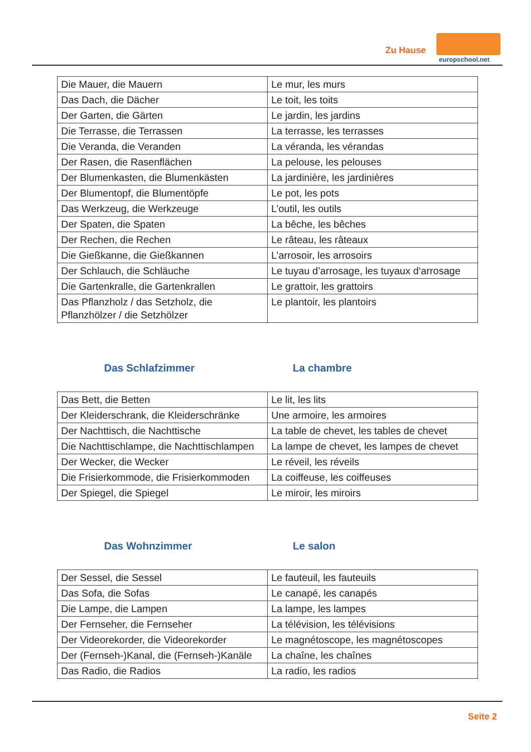Zu Hause
europschool.net
| Die Mauer, die Mauern | Le mur, les murs |
| Das Dach, die Dächer | Le toit, les toits |
| Der Garten, die Gärten | Le jardin, les jardins |
| Die Terrasse, die Terrassen | La terrasse, les terrasses |
| Die Veranda, die Veranden | La véranda, les vérandas |
| Der Rasen, die Rasenflächen | La pelouse, les pelouses |
| Der Blumenkasten, die Blumenkästen | La jardinière, les jardinières |
| Der Blumentopf, die Blumentöpfe | Le pot, les pots |
| Das Werkzeug, die Werkzeuge | L’outil, les outils |
| Der Spaten, die Spaten | La bêche, les bêches |
| Der Rechen, die Rechen | Le râteau, les râteaux |
| Die Gießkanne, die Gießkannen | L’arrosoir, les arrosoirs |
| Der Schlauch, die Schläuche | Le tuyau d’arrosage, les tuyaux d‘arrosage |
| Die Gartenkralle, die Gartenkrallen | Le grattoir, les grattoirs |
| Das Pflanzholz / das Setzholz, die Pflanzhölzer / die Setzhölzer | Le plantoir, les plantoirs |
Das Schlafzimmer La chambre
| Das Bett, die Betten | Le lit, les lits |
| Der Kleiderschrank, die Kleiderschränke | Une armoire, les armoires |
| Der Nachttisch, die Nachttische | La table de chevet, les tables de chevet |
| Die Nachttischlampe, die Nachttischlampen | La lampe de chevet, les lampes de chevet |
| Der Wecker, die Wecker | Le réveil, les réveils |
| Die Frisierkommode, die Frisierkommoden | La coiffeuse, les coiffeuses |
| Der Spiegel, die Spiegel | Le miroir, les miroirs |
Das Wohnzimmer Le salon
| Der Sessel, die Sessel | Le fauteuil, les fauteuils |
| Das Sofa, die Sofas | Le canapé, les canapés |
| Die Lampe, die Lampen | La lampe, les lampes |
| Der Fernseher, die Fernseher | La télévision, les télévisions |
| Der Videorekorder, die Videorekorder | Le magnétoscope, les magnétoscopes |
| Der (Fernseh-)Kanal, die (Fernseh-)Kanäle | La chaîne, les chaînes |
| Das Radio, die Radios | La radio, les radios |
Seite 2